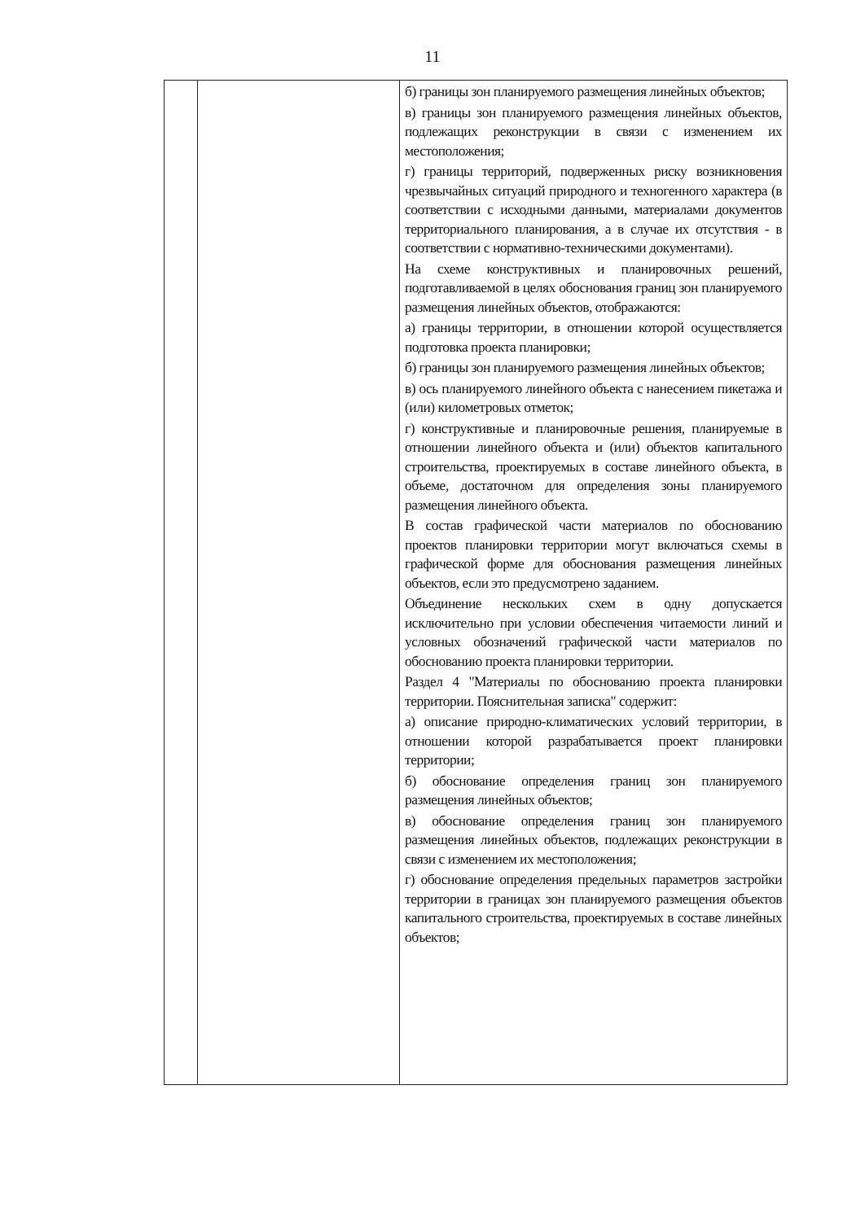11
| | | б) границы зон планируемого размещения линейных объектов; в) границы зон планируемого размещения линейных объектов, подлежащих реконструкции в связи с изменением их местоположения; г) границы территорий, подверженных риску возникновения чрезвычайных ситуаций природного и техногенного характера (в соответствии с исходными данными, материалами документов территориального планирования, а в случае их отсутствия - в соответствии с нормативно-техническими документами). На схеме конструктивных и планировочных решений, подготавливаемой в целях обоснования границ зон планируемого размещения линейных объектов, отображаются: а) границы территории, в отношении которой осуществляется подготовка проекта планировки; б) границы зон планируемого размещения линейных объектов; в) ось планируемого линейного объекта с нанесением пикетажа и (или) километровых отметок; г) конструктивные и планировочные решения, планируемые в отношении линейного объекта и (или) объектов капитального строительства, проектируемых в составе линейного объекта, в объеме, достаточном для определения зоны планируемого размещения линейного объекта. В состав графической части материалов по обоснованию проектов планировки территории могут включаться схемы в графической форме для обоснования размещения линейных объектов, если это предусмотрено заданием. Объединение нескольких схем в одну допускается исключительно при условии обеспечения читаемости линий и условных обозначений графической части материалов по обоснованию проекта планировки территории. Раздел 4 "Материалы по обоснованию проекта планировки территории. Пояснительная записка" содержит: а) описание природно-климатических условий территории, в отношении которой разрабатывается проект планировки территории; б) обоснование определения границ зон планируемого размещения линейных объектов; в) обоснование определения границ зон планируемого размещения линейных объектов, подлежащих реконструкции в связи с изменением их местоположения; г) обоснование определения предельных параметров застройки территории в границах зон планируемого размещения объектов капитального строительства, проектируемых в составе линейных объектов; |